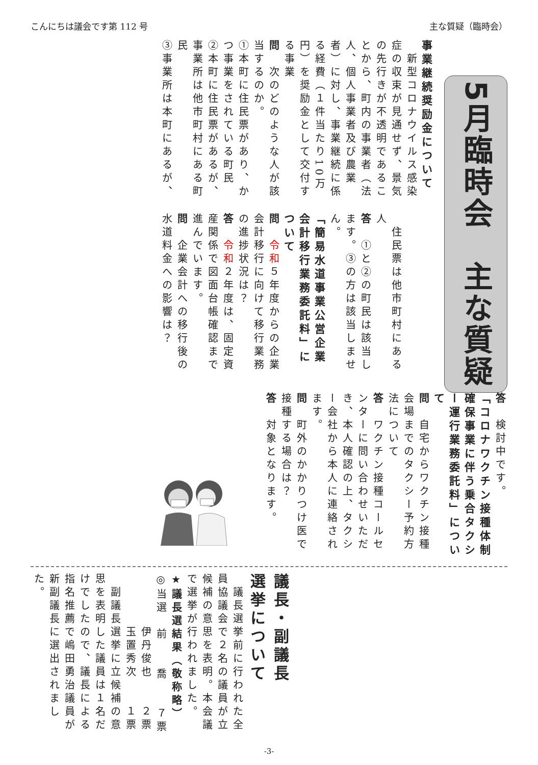こんにちは議会です第 112 号 主な質疑（臨時会）
5月臨時会　主な質疑
事業継続奨励金について
　新型コロナウイルス感染症の収束が見通せず、景気の先行きが不透明であることから、町内の事業者（法人、個人事業者及び農業者）に対し、事業継続に係る経費（１件当たり10万円）を奨励金として交付する事業
問　次のどのような人が該当するのか。
①本町に住民票があり、かつ事業をされている町民
②本町に住民票があるが、事業所は他市町村にある町民
③事業所は本町にあるが、
　住民票は他市町村にある人
答　①と②の町民は該当します。③の方は該当しません。
「簡易水道事業公営企業会計移行業務委託料」について
問　令和５年度からの企業会計移行に向けて移行業務の進捗状況は？
答　令和２年度は、固定資産関係で図面台帳確認まで進んでいます。
問　企業会計への移行後の水道料金への影響は？
答　検討中です。
「コロナワクチン接種体制確保事業に伴う乗合タクシー運行業務委託料」について
問　自宅からワクチン接種会場までのタクシー予約方法について
答　ワクチン接種コールセンターに問い合わせいただき、本人確認の上、タクシー会社から本人に連絡されます。
問　町外のかかりつけ医で接種する場合は？
答　対象となります。
議長・副議長
選挙について
　議長選挙前に行われた全員協議会で２名の議員が立候補の意思を表明。本会議で選挙が行われました。
★議長選結果（敬称略）
◎当選　前　　喬　　７票
　　　　伊丹俊也　　２票
　　　　玉置秀次　　１票
　副議長選挙に立候補の意思を表明した議員は１名だけでしたので、議長による指名推薦で嶋田勇治議員が新副議長に選出されました。
-3-